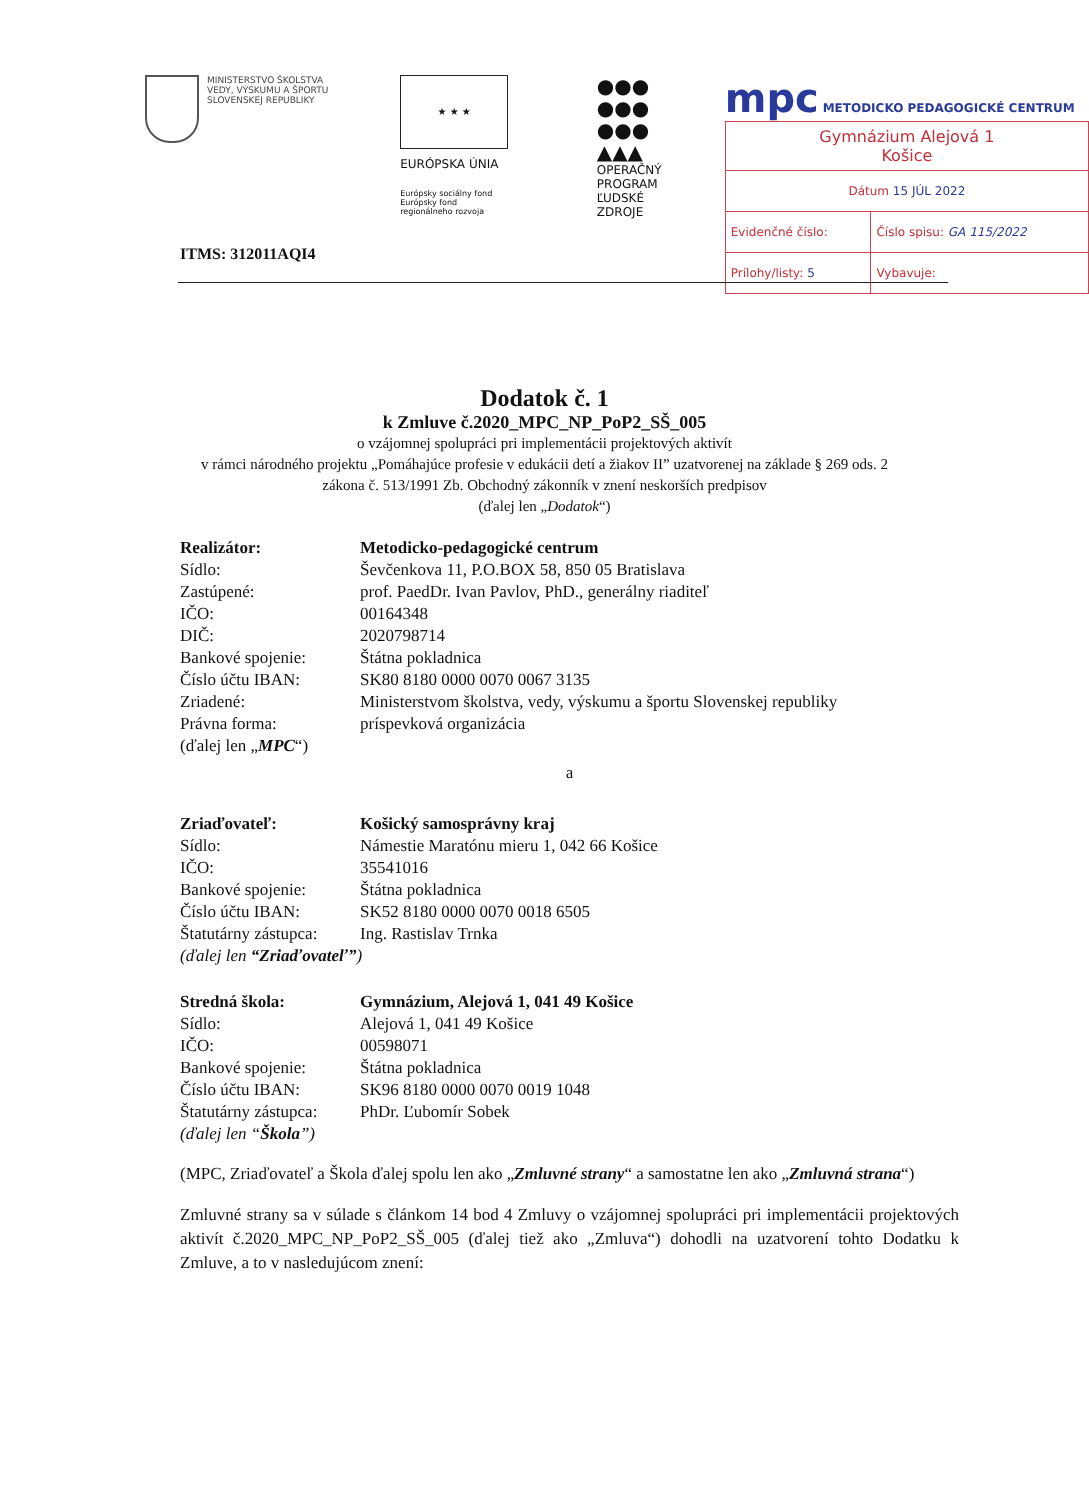MINISTERSTVO ŠKOLSTVA
VEDY, VÝSKUMU A ŠPORTU
SLOVENSKEJ REPUBLIKY
★ ★ ★
EURÓPSKA ÚNIA
Európsky sociálny fond
Európsky fond
regionálneho rozvoja
●●●
●●●
●●●
▲▲▲
OPERAČNÝ
PROGRAM
ĽUDSKÉ
ZDROJE
mpc METODICKO PEDAGOGICKÉ CENTRUM
| Gymnázium Alejová 1 Košice | |
| Dátum 15 JÚL 2022 | |
| Evidenčné číslo: | Číslo spisu: GA 115/2022 |
| Prílohy/listy: 5 | Vybavuje: |
ITMS: 312011AQI4
Dodatok č. 1
k Zmluve č.2020_MPC_NP_PoP2_SŠ_005
o vzájomnej spolupráci pri implementácii projektových aktivít
v rámci národného projektu „Pomáhajúce profesie v edukácii detí a žiakov II” uzatvorenej na základe § 269 ods. 2
zákona č. 513/1991 Zb. Obchodný zákonník v znení neskorších predpisov
(ďalej len „Dodatok“)
Realizátor: Metodicko-pedagogické centrum
Sídlo: Ševčenkova 11, P.O.BOX 58, 850 05 Bratislava
Zastúpené: prof. PaedDr. Ivan Pavlov, PhD., generálny riaditeľ
IČO: 00164348
DIČ: 2020798714
Bankové spojenie: Štátna pokladnica
Číslo účtu IBAN: SK80 8180 0000 0070 0067 3135
Zriadené: Ministerstvom školstva, vedy, výskumu a športu Slovenskej republiky
Právna forma: príspevková organizácia
(ďalej len „MPC“)
a
Zriaďovateľ: Košický samosprávny kraj
Sídlo: Námestie Maratónu mieru 1, 042 66 Košice
IČO: 35541016
Bankové spojenie: Štátna pokladnica
Číslo účtu IBAN: SK52 8180 0000 0070 0018 6505
Štatutárny zástupca: Ing. Rastislav Trnka
(ďalej len “Zriaďovateľ”)
Stredná škola: Gymnázium, Alejová 1, 041 49 Košice
Sídlo: Alejová 1, 041 49 Košice
IČO: 00598071
Bankové spojenie: Štátna pokladnica
Číslo účtu IBAN: SK96 8180 0000 0070 0019 1048
Štatutárny zástupca: PhDr. Ľubomír Sobek
(ďalej len “Škola”)
(MPC, Zriaďovateľ a Škola ďalej spolu len ako „Zmluvné strany“ a samostatne len ako „Zmluvná strana“)
Zmluvné strany sa v súlade s článkom 14 bod 4 Zmluvy o vzájomnej spolupráci pri implementácii projektových aktivít č.2020_MPC_NP_PoP2_SŠ_005 (ďalej tiež ako „Zmluva“) dohodli na uzatvorení tohto Dodatku k Zmluve, a to v nasledujúcom znení: